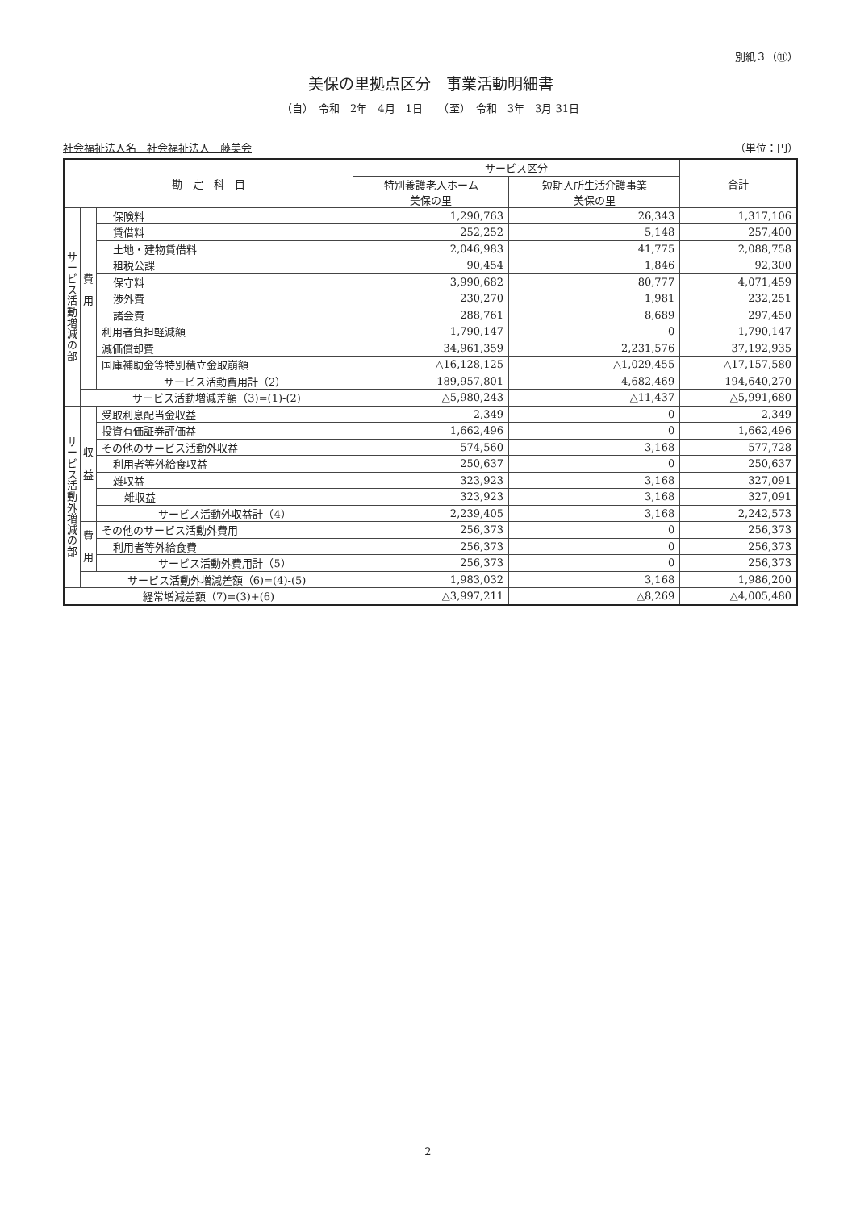別紙３（⑪）
美保の里拠点区分　事業活動明細書
（自）　令和　2年　4月　1日　　（至）　令和　3年　3月 31日
社会福祉法人名　社会福祉法人　藤美会 （単位：円）
| 勘 定 科 目 | | | サービス区分 | | 合計 |
| --- | --- | --- | --- | --- | --- |
| | | | 特別養護老人ホーム 美保の里 | 短期入所生活介護事業 美保の里 | |
| サ ー ビ ス 活 動 増 減 の 部 | 費 用 | 保険料 | 1,290,763 | 26,343 | 1,317,106 |
| | | 賃借料 | 252,252 | 5,148 | 257,400 |
| | | 土地・建物賃借料 | 2,046,983 | 41,775 | 2,088,758 |
| | | 租税公課 | 90,454 | 1,846 | 92,300 |
| | | 保守料 | 3,990,682 | 80,777 | 4,071,459 |
| | | 渉外費 | 230,270 | 1,981 | 232,251 |
| | | 諸会費 | 288,761 | 8,689 | 297,450 |
| | | 利用者負担軽減額 | 1,790,147 | 0 | 1,790,147 |
| | | 減価償却費 | 34,961,359 | 2,231,576 | 37,192,935 |
| | | 国庫補助金等特別積立金取崩額 | △16,128,125 | △1,029,455 | △17,157,580 |
| | | サービス活動費用計（2） | 189,957,801 | 4,682,469 | 194,640,270 |
| | サービス活動増減差額（3)=(1)-(2) | | △5,980,243 | △11,437 | △5,991,680 |
| サ ー ビ ス 活 動 外 増 減 の 部 | 収 益 | 受取利息配当金収益 | 2,349 | 0 | 2,349 |
| | | 投資有価証券評価益 | 1,662,496 | 0 | 1,662,496 |
| | | その他のサービス活動外収益 | 574,560 | 3,168 | 577,728 |
| | | 利用者等外給食収益 | 250,637 | 0 | 250,637 |
| | | 雑収益 | 323,923 | 3,168 | 327,091 |
| | | 雑収益 | 323,923 | 3,168 | 327,091 |
| | | サービス活動外収益計（4） | 2,239,405 | 3,168 | 2,242,573 |
| | 費 用 | その他のサービス活動外費用 | 256,373 | 0 | 256,373 |
| | | 利用者等外給食費 | 256,373 | 0 | 256,373 |
| | | サービス活動外費用計（5） | 256,373 | 0 | 256,373 |
| | サービス活動外増減差額（6)=(4)-(5) | | 1,983,032 | 3,168 | 1,986,200 |
| 経常増減差額（7)=(3)+(6) | | | △3,997,211 | △8,269 | △4,005,480 |
2